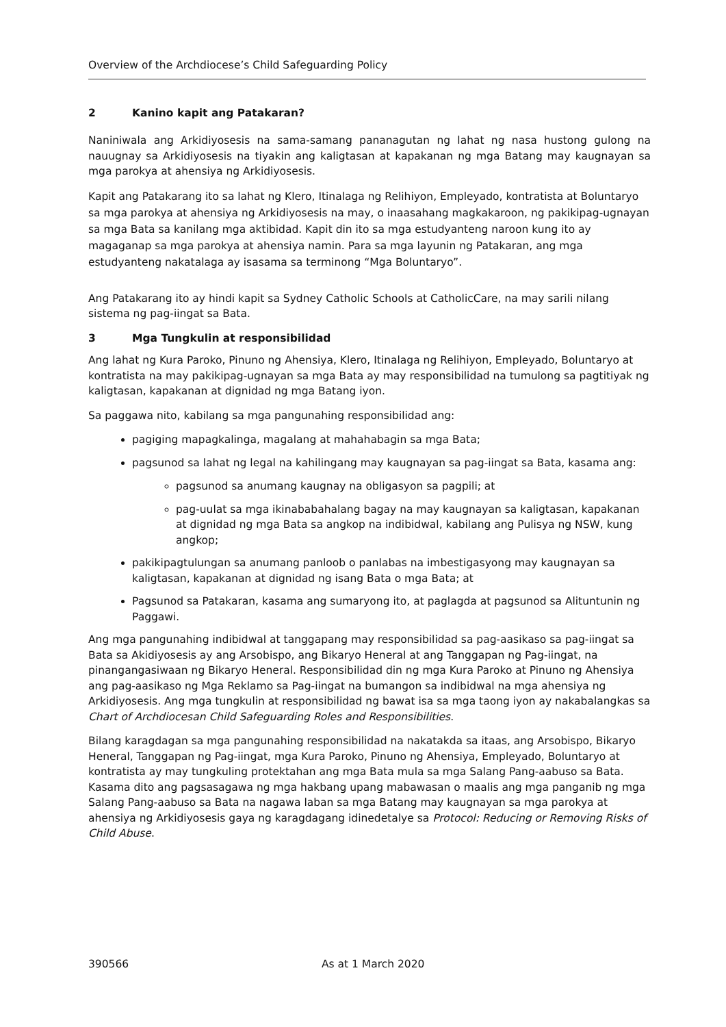Overview of the Archdiocese’s Child Safeguarding Policy
2 Kanino kapit ang Patakaran?
Naniniwala ang Arkidiyosesis na sama-samang pananagutan ng lahat ng nasa hustong gulong na nauugnay sa Arkidiyosesis na tiyakin ang kaligtasan at kapakanan ng mga Batang may kaugnayan sa mga parokya at ahensiya ng Arkidiyosesis.
Kapit ang Patakarang ito sa lahat ng Klero, Itinalaga ng Relihiyon, Empleyado, kontratista at Boluntaryo sa mga parokya at ahensiya ng Arkidiyosesis na may, o inaasahang magkakaroon, ng pakikipag-ugnayan sa mga Bata sa kanilang mga aktibidad. Kapit din ito sa mga estudyanteng naroon kung ito ay magaganap sa mga parokya at ahensiya namin. Para sa mga layunin ng Patakaran, ang mga estudyanteng nakatalaga ay isasama sa terminong “Mga Boluntaryo”.
Ang Patakarang ito ay hindi kapit sa Sydney Catholic Schools at CatholicCare, na may sarili nilang sistema ng pag-iingat sa Bata.
3 Mga Tungkulin at responsibilidad
Ang lahat ng Kura Paroko, Pinuno ng Ahensiya, Klero, Itinalaga ng Relihiyon, Empleyado, Boluntaryo at kontratista na may pakikipag-ugnayan sa mga Bata ay may responsibilidad na tumulong sa pagtitiyak ng kaligtasan, kapakanan at dignidad ng mga Batang iyon.
Sa paggawa nito, kabilang sa mga pangunahing responsibilidad ang:
pagiging mapagkalinga, magalang at mahahabagin sa mga Bata;
pagsunod sa lahat ng legal na kahilingang may kaugnayan sa pag-iingat sa Bata, kasama ang:
pagsunod sa anumang kaugnay na obligasyon sa pagpili; at
pag-uulat sa mga ikinababahalang bagay na may kaugnayan sa kaligtasan, kapakanan at dignidad ng mga Bata sa angkop na indibidwal, kabilang ang Pulisya ng NSW, kung angkop;
pakikipagtulungan sa anumang panloob o panlabas na imbestigasyong may kaugnayan sa kaligtasan, kapakanan at dignidad ng isang Bata o mga Bata; at
Pagsunod sa Patakaran, kasama ang sumaryong ito, at paglagda at pagsunod sa Alituntunin ng Paggawi.
Ang mga pangunahing indibidwal at tanggapang may responsibilidad sa pag-aasikaso sa pag-iingat sa Bata sa Akidiyosesis ay ang Arsobispo, ang Bikaryo Heneral at ang Tanggapan ng Pag-iingat, na pinangangasiwaan ng Bikaryo Heneral. Responsibilidad din ng mga Kura Paroko at Pinuno ng Ahensiya ang pag-aasikaso ng Mga Reklamo sa Pag-iingat na bumangon sa indibidwal na mga ahensiya ng Arkidiyosesis. Ang mga tungkulin at responsibilidad ng bawat isa sa mga taong iyon ay nakabalangkas sa Chart of Archdiocesan Child Safeguarding Roles and Responsibilities.
Bilang karagdagan sa mga pangunahing responsibilidad na nakatakda sa itaas, ang Arsobispo, Bikaryo Heneral, Tanggapan ng Pag-iingat, mga Kura Paroko, Pinuno ng Ahensiya, Empleyado, Boluntaryo at kontratista ay may tungkuling protektahan ang mga Bata mula sa mga Salang Pang-aabuso sa Bata. Kasama dito ang pagsasagawa ng mga hakbang upang mabawasan o maalis ang mga panganib ng mga Salang Pang-aabuso sa Bata na nagawa laban sa mga Batang may kaugnayan sa mga parokya at ahensiya ng Arkidiyosesis gaya ng karagdagang idinedetalye sa Protocol: Reducing or Removing Risks of Child Abuse.
390566 As at 1 March 2020